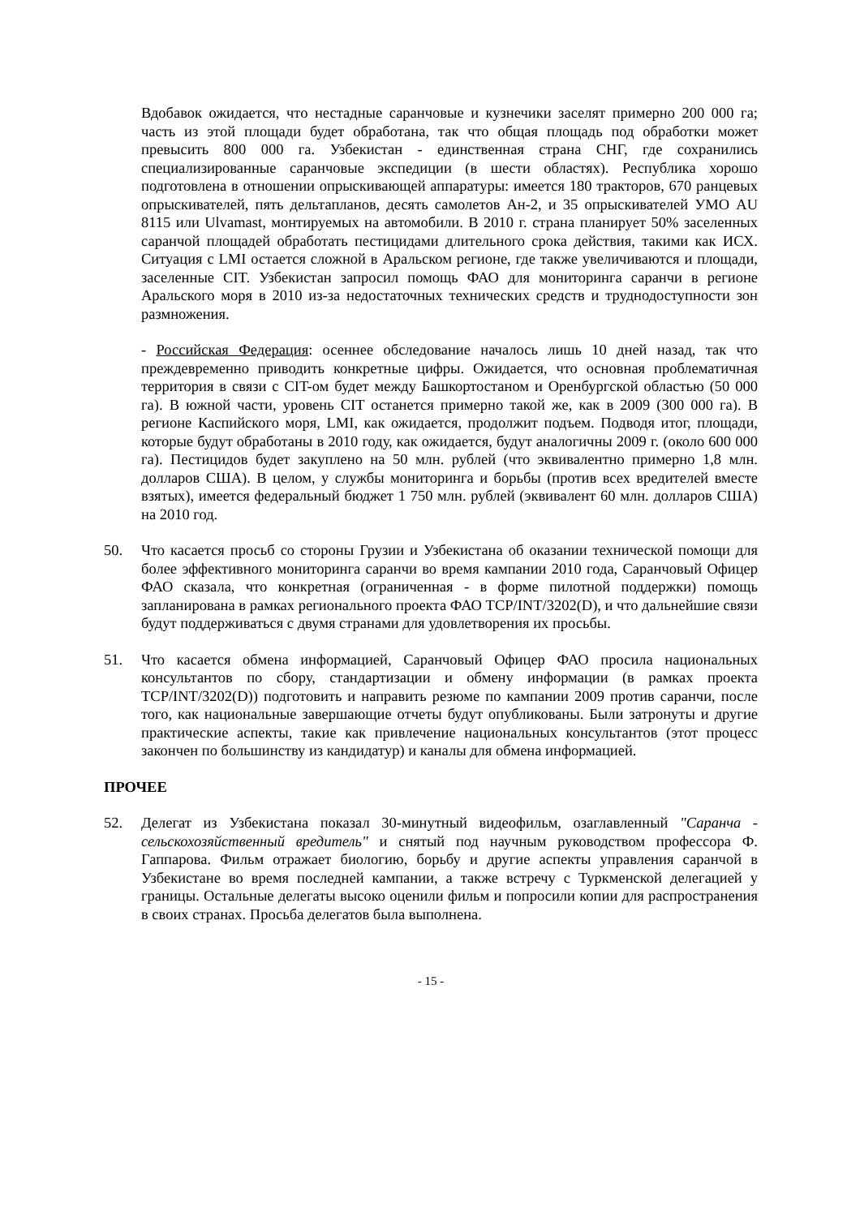Вдобавок ожидается, что нестадные саранчовые и кузнечики заселят примерно 200 000 га; часть из этой площади будет обработана, так что общая площадь под обработки может превысить 800 000 га. Узбекистан - единственная страна СНГ, где сохранились специализированные саранчовые экспедиции (в шести областях). Республика хорошо подготовлена в отношении опрыскивающей аппаратуры: имеется 180 тракторов, 670 ранцевых опрыскивателей, пять дельтапланов, десять самолетов Ан-2, и 35 опрыскивателей УМО AU 8115 или Ulvamast, монтируемых на автомобили. В 2010 г. страна планирует 50% заселенных саранчой площадей обработать пестицидами длительного срока действия, такими как ИСХ. Ситуация с LMI остается сложной в Аральском регионе, где также увеличиваются и площади, заселенные CIT. Узбекистан запросил помощь ФАО для мониторинга саранчи в регионе Аральского моря в 2010 из-за недостаточных технических средств и труднодоступности зон размножения.
- Российская Федерация: осеннее обследование началось лишь 10 дней назад, так что преждевременно приводить конкретные цифры. Ожидается, что основная проблематичная территория в связи с CIT-ом будет между Башкортостаном и Оренбургской областью (50 000 га). В южной части, уровень CIT останется примерно такой же, как в 2009 (300 000 га). В регионе Каспийского моря, LMI, как ожидается, продолжит подъем. Подводя итог, площади, которые будут обработаны в 2010 году, как ожидается, будут аналогичны 2009 г. (около 600 000 га). Пестицидов будет закуплено на 50 млн. рублей (что эквивалентно примерно 1,8 млн. долларов США). В целом, у службы мониторинга и борьбы (против всех вредителей вместе взятых), имеется федеральный бюджет 1 750 млн. рублей (эквивалент 60 млн. долларов США) на 2010 год.
50. Что касается просьб со стороны Грузии и Узбекистана об оказании технической помощи для более эффективного мониторинга саранчи во время кампании 2010 года, Саранчовый Офицер ФАО сказала, что конкретная (ограниченная - в форме пилотной поддержки) помощь запланирована в рамках регионального проекта ФАО TCP/INT/3202(D), и что дальнейшие связи будут поддерживаться с двумя странами для удовлетворения их просьбы.
51. Что касается обмена информацией, Саранчовый Офицер ФАО просила национальных консультантов по сбору, стандартизации и обмену информации (в рамках проекта TCP/INT/3202(D)) подготовить и направить резюме по кампании 2009 против саранчи, после того, как национальные завершающие отчеты будут опубликованы. Были затронуты и другие практические аспекты, такие как привлечение национальных консультантов (этот процесс закончен по большинству из кандидатур) и каналы для обмена информацией.
ПРОЧЕЕ
52. Делегат из Узбекистана показал 30-минутный видеофильм, озаглавленный "Саранча - сельскохозяйственный вредитель" и снятый под научным руководством профессора Ф. Гаппарова. Фильм отражает биологию, борьбу и другие аспекты управления саранчой в Узбекистане во время последней кампании, а также встречу с Туркменской делегацией у границы. Остальные делегаты высоко оценили фильм и попросили копии для распространения в своих странах. Просьба делегатов была выполнена.
- 15 -